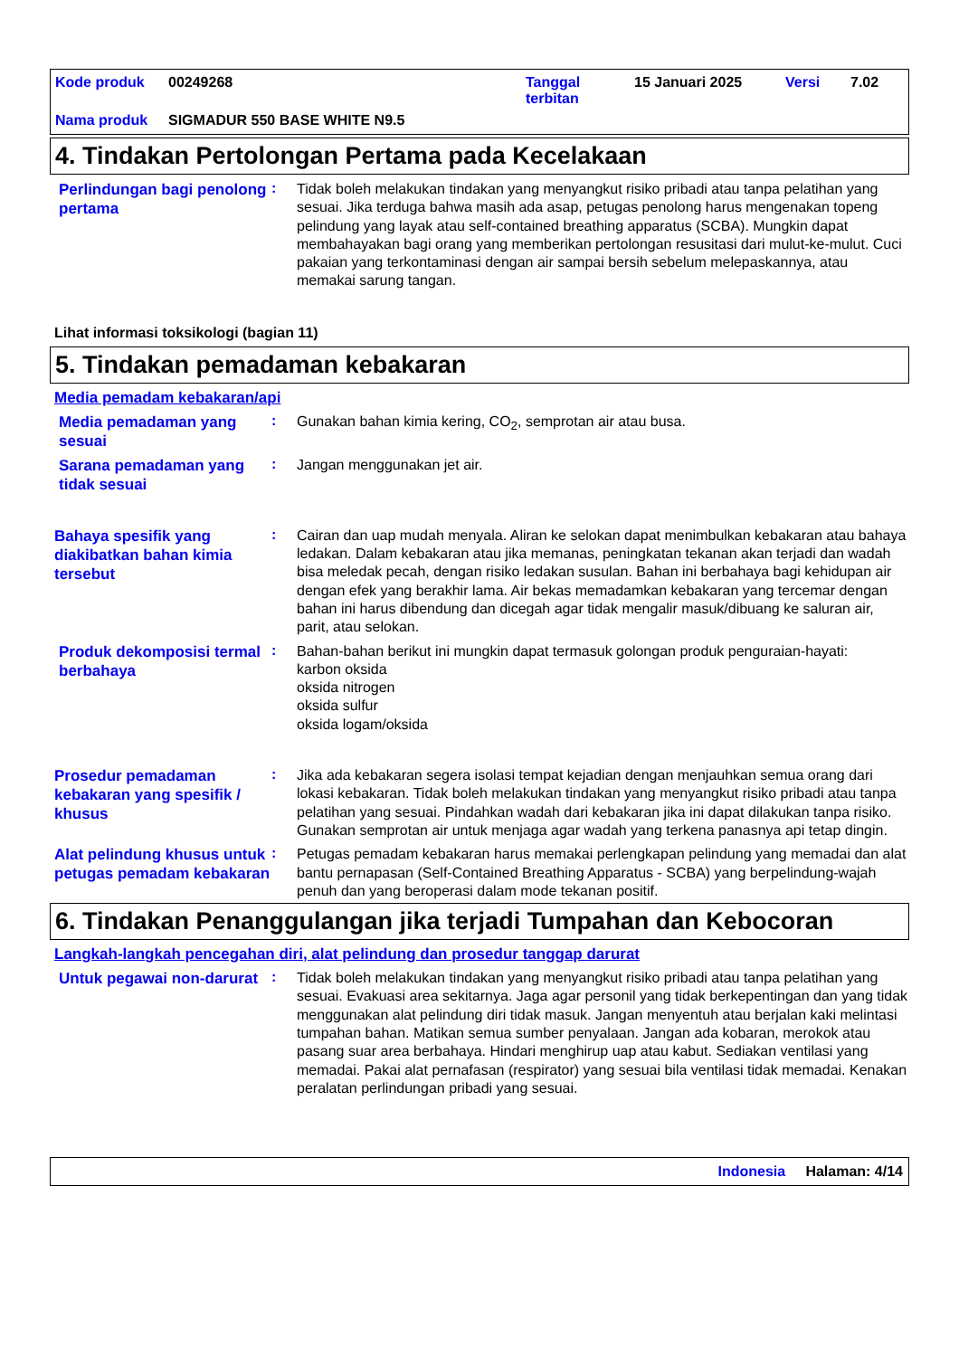Kode produk 00249268 Tanggal
terbitan 15 Januari 2025 Versi 7.02
Nama produk SIGMADUR 550 BASE WHITE N9.5
4. Tindakan Pertolongan Pertama pada Kecelakaan
Perlindungan bagi penolong pertama
:
Tidak boleh melakukan tindakan yang menyangkut risiko pribadi atau tanpa pelatihan yang sesuai. Jika terduga bahwa masih ada asap, petugas penolong harus mengenakan topeng pelindung yang layak atau self-contained breathing apparatus (SCBA). Mungkin dapat membahayakan bagi orang yang memberikan pertolongan resusitasi dari mulut-ke-mulut. Cuci pakaian yang terkontaminasi dengan air sampai bersih sebelum melepaskannya, atau memakai sarung tangan.
Lihat informasi toksikologi (bagian 11)
5. Tindakan pemadaman kebakaran
Media pemadam kebakaran/api
Media pemadaman yang sesuai
:
Gunakan bahan kimia kering, CO<sub>2</sub>, semprotan air atau busa.
Sarana pemadaman yang tidak sesuai
:
Jangan menggunakan jet air.
Bahaya spesifik yang diakibatkan bahan kimia tersebut
:
Cairan dan uap mudah menyala. Aliran ke selokan dapat menimbulkan kebakaran atau bahaya ledakan. Dalam kebakaran atau jika memanas, peningkatan tekanan akan terjadi dan wadah bisa meledak pecah, dengan risiko ledakan susulan. Bahan ini berbahaya bagi kehidupan air dengan efek yang berakhir lama. Air bekas memadamkan kebakaran yang tercemar dengan bahan ini harus dibendung dan dicegah agar tidak mengalir masuk/dibuang ke saluran air, parit, atau selokan.
Produk dekomposisi termal berbahaya
:
Bahan-bahan berikut ini mungkin dapat termasuk golongan produk penguraian-hayati:
karbon oksida
oksida nitrogen
oksida sulfur
oksida logam/oksida
Prosedur pemadaman kebakaran yang spesifik / khusus
:
Jika ada kebakaran segera isolasi tempat kejadian dengan menjauhkan semua orang dari lokasi kebakaran. Tidak boleh melakukan tindakan yang menyangkut risiko pribadi atau tanpa pelatihan yang sesuai. Pindahkan wadah dari kebakaran jika ini dapat dilakukan tanpa risiko. Gunakan semprotan air untuk menjaga agar wadah yang terkena panasnya api tetap dingin.
Alat pelindung khusus untuk petugas pemadam kebakaran
:
Petugas pemadam kebakaran harus memakai perlengkapan pelindung yang memadai dan alat bantu pernapasan (Self-Contained Breathing Apparatus - SCBA) yang berpelindung-wajah penuh dan yang beroperasi dalam mode tekanan positif.
6. Tindakan Penanggulangan jika terjadi Tumpahan dan Kebocoran
Langkah-langkah pencegahan diri, alat pelindung dan prosedur tanggap darurat
Untuk pegawai non-darurat
:
Tidak boleh melakukan tindakan yang menyangkut risiko pribadi atau tanpa pelatihan yang sesuai. Evakuasi area sekitarnya. Jaga agar personil yang tidak berkepentingan dan yang tidak menggunakan alat pelindung diri tidak masuk. Jangan menyentuh atau berjalan kaki melintasi tumpahan bahan. Matikan semua sumber penyalaan. Jangan ada kobaran, merokok atau pasang suar area berbahaya. Hindari menghirup uap atau kabut. Sediakan ventilasi yang memadai. Pakai alat pernafasan (respirator) yang sesuai bila ventilasi tidak memadai. Kenakan peralatan perlindungan pribadi yang sesuai.
Indonesia Halaman: 4/14